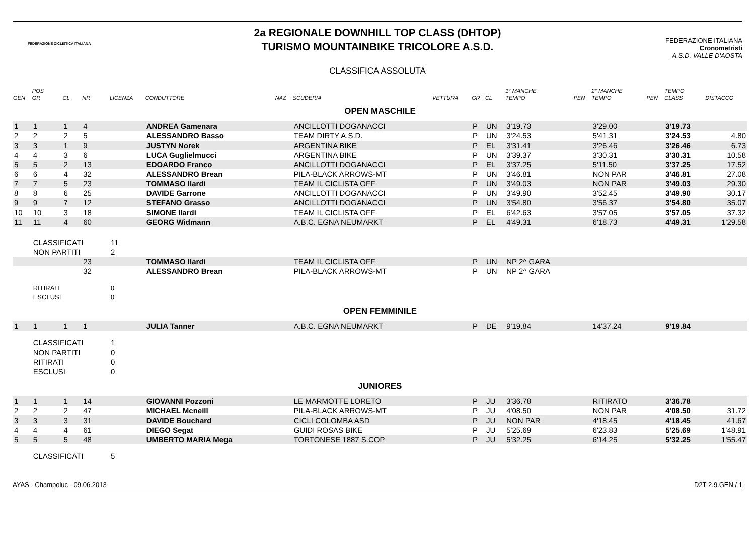FEDERAZIONE CICLISTICA ITALIANA
2a REGIONALE DOWNHILL TOP CLASS (DHTOP)
TURISMO MOUNTAINBIKE TRICOLORE A.S.D.
FEDERAZIONE ITALIANA
Cronometristi
A.S.D. VALLE D'AOSTA
CLASSIFICA ASSOLUTA
| | POS | | | | | | | | | | 1° MANCHE | | 2° MANCHE | | TEMPO | |
| --- | --- | --- | --- | --- | --- | --- | --- | --- | --- | --- | --- | --- | --- | --- | --- | --- |
| GEN | GR | CL | NR | LICENZA | CONDUTTORE | NAZ | SCUDERIA | VETTURA | GR | CL | TEMPO | PEN | TEMPO | PEN | CLASS | DISTACCO |
| OPEN MASCHILE | | | | | | | | | | | | | | | | |
| 1 | 1 | 1 | 4 | | ANDREA Gamenara | | ANCILLOTTI DOGANACCI | | P | UN | 3'19.73 | | 3'29.00 | | 3'19.73 | |
| 2 | 2 | 2 | 5 | | ALESSANDRO Basso | | TEAM DIRTY A.S.D. | | P | UN | 3'24.53 | | 5'41.31 | | 3'24.53 | 4.80 |
| 3 | 3 | 1 | 9 | | JUSTYN Norek | | ARGENTINA BIKE | | P | EL | 3'31.41 | | 3'26.46 | | 3'26.46 | 6.73 |
| 4 | 4 | 3 | 6 | | LUCA Guglielmucci | | ARGENTINA BIKE | | P | UN | 3'39.37 | | 3'30.31 | | 3'30.31 | 10.58 |
| 5 | 5 | 2 | 13 | | EDOARDO Franco | | ANCILLOTTI DOGANACCI | | P | EL | 3'37.25 | | 5'11.50 | | 3'37.25 | 17.52 |
| 6 | 6 | 4 | 32 | | ALESSANDRO Brean | | PILA-BLACK ARROWS-MT | | P | UN | 3'46.81 | | NON PAR | | 3'46.81 | 27.08 |
| 7 | 7 | 5 | 23 | | TOMMASO Ilardi | | TEAM IL CICLISTA OFF | | P | UN | 3'49.03 | | NON PAR | | 3'49.03 | 29.30 |
| 8 | 8 | 6 | 25 | | DAVIDE Garrone | | ANCILLOTTI DOGANACCI | | P | UN | 3'49.90 | | 3'52.45 | | 3'49.90 | 30.17 |
| 9 | 9 | 7 | 12 | | STEFANO Grasso | | ANCILLOTTI DOGANACCI | | P | UN | 3'54.80 | | 3'56.37 | | 3'54.80 | 35.07 |
| 10 | 10 | 3 | 18 | | SIMONE Ilardi | | TEAM IL CICLISTA OFF | | P | EL | 6'42.63 | | 3'57.05 | | 3'57.05 | 37.32 |
| 11 | 11 | 4 | 60 | | GEORG Widmann | | A.B.C. EGNA NEUMARKT | | P | EL | 4'49.31 | | 6'18.73 | | 4'49.31 | 1'29.58 |
| | CLASSIFICATI | | | 11 | | | | | | | | | | | | |
| | NON PARTITI | | | 2 | | | | | | | | | | | | |
| | | | 23 | | TOMMASO Ilardi | | TEAM IL CICLISTA OFF | | P | UN | NP 2^ GARA | | | | | |
| | | | 32 | | ALESSANDRO Brean | | PILA-BLACK ARROWS-MT | | P | UN | NP 2^ GARA | | | | | |
| | RITIRATI | | | 0 | | | | | | | | | | | | |
| | ESCLUSI | | | 0 | | | | | | | | | | | | |
| OPEN FEMMINILE | | | | | | | | | | | | | | | | |
| 1 | 1 | 1 | 1 | | JULIA Tanner | | A.B.C. EGNA NEUMARKT | | P | DE | 9'19.84 | | 14'37.24 | | 9'19.84 | |
| | CLASSIFICATI | | | 1 | | | | | | | | | | | | |
| | NON PARTITI | | | 0 | | | | | | | | | | | | |
| | RITIRATI | | | 0 | | | | | | | | | | | | |
| | ESCLUSI | | | 0 | | | | | | | | | | | | |
| JUNIORES | | | | | | | | | | | | | | | | |
| 1 | 1 | 1 | 14 | | GIOVANNI Pozzoni | | LE MARMOTTE LORETO | | P | JU | 3'36.78 | | RITIRATO | | 3'36.78 | |
| 2 | 2 | 2 | 47 | | MICHAEL Mcneill | | PILA-BLACK ARROWS-MT | | P | JU | 4'08.50 | | NON PAR | | 4'08.50 | 31.72 |
| 3 | 3 | 3 | 31 | | DAVIDE Bouchard | | CICLI COLOMBA ASD | | P | JU | NON PAR | | 4'18.45 | | 4'18.45 | 41.67 |
| 4 | 4 | 4 | 61 | | DIEGO Segat | | GUIDI ROSAS BIKE | | P | JU | 5'25.69 | | 6'23.83 | | 5'25.69 | 1'48.91 |
| 5 | 5 | 5 | 48 | | UMBERTO MARIA Mega | | TORTONESE 1887 S.COP | | P | JU | 5'32.25 | | 6'14.25 | | 5'32.25 | 1'55.47 |
| | CLASSIFICATI | | | 5 | | | | | | | | | | | | |
AYAS - Champoluc - 09.06.2013 D2T-2.9.GEN / 1